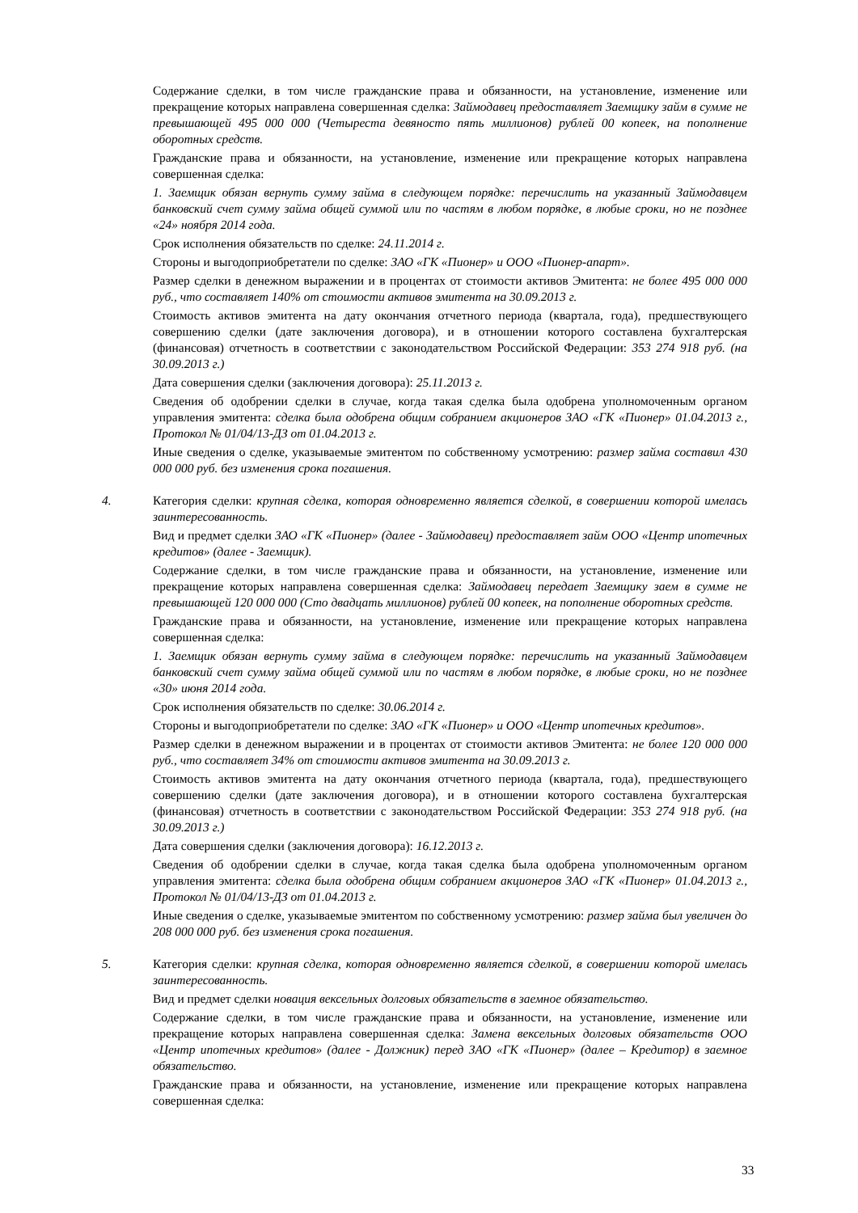Содержание сделки, в том числе гражданские права и обязанности, на установление, изменение или прекращение которых направлена совершенная сделка: Займодавец предоставляет Заемщику займ в сумме не превышающей 495 000 000 (Четыреста девяносто пять миллионов) рублей 00 копеек, на пополнение оборотных средств.
Гражданские права и обязанности, на установление, изменение или прекращение которых направлена совершенная сделка:
1. Заемщик обязан вернуть сумму займа в следующем порядке: перечислить на указанный Займодавцем банковский счет сумму займа общей суммой или по частям в любом порядке, в любые сроки, но не позднее «24» ноября 2014 года.
Срок исполнения обязательств по сделке: 24.11.2014 г.
Стороны и выгодоприобретатели по сделке: ЗАО «ГК «Пионер» и ООО «Пионер-апарт».
Размер сделки в денежном выражении и в процентах от стоимости активов Эмитента: не более 495 000 000 руб., что составляет 140% от стоимости активов эмитента на 30.09.2013 г.
Стоимость активов эмитента на дату окончания отчетного периода (квартала, года), предшествующего совершению сделки (дате заключения договора), и в отношении которого составлена бухгалтерская (финансовая) отчетность в соответствии с законодательством Российской Федерации: 353 274 918 руб. (на 30.09.2013 г.)
Дата совершения сделки (заключения договора): 25.11.2013 г.
Сведения об одобрении сделки в случае, когда такая сделка была одобрена уполномоченным органом управления эмитента: сделка была одобрена общим собранием акционеров ЗАО «ГК «Пионер» 01.04.2013 г., Протокол № 01/04/13-ДЗ от 01.04.2013 г.
Иные сведения о сделке, указываемые эмитентом по собственному усмотрению: размер займа составил 430 000 000 руб. без изменения срока погашения.
4.
Категория сделки: крупная сделка, которая одновременно является сделкой, в совершении которой имелась заинтересованность.
Вид и предмет сделки ЗАО «ГК «Пионер» (далее - Займодавец) предоставляет займ ООО «Центр ипотечных кредитов» (далее - Заемщик).
Содержание сделки, в том числе гражданские права и обязанности, на установление, изменение или прекращение которых направлена совершенная сделка: Займодавец передает Заемщику заем в сумме не превышающей 120 000 000 (Сто двадцать миллионов) рублей 00 копеек, на пополнение оборотных средств.
Гражданские права и обязанности, на установление, изменение или прекращение которых направлена совершенная сделка:
1. Заемщик обязан вернуть сумму займа в следующем порядке: перечислить на указанный Займодавцем банковский счет сумму займа общей суммой или по частям в любом порядке, в любые сроки, но не позднее «30» июня 2014 года.
Срок исполнения обязательств по сделке: 30.06.2014 г.
Стороны и выгодоприобретатели по сделке: ЗАО «ГК «Пионер» и ООО «Центр ипотечных кредитов».
Размер сделки в денежном выражении и в процентах от стоимости активов Эмитента: не более 120 000 000 руб., что составляет 34% от стоимости активов эмитента на 30.09.2013 г.
Стоимость активов эмитента на дату окончания отчетного периода (квартала, года), предшествующего совершению сделки (дате заключения договора), и в отношении которого составлена бухгалтерская (финансовая) отчетность в соответствии с законодательством Российской Федерации: 353 274 918 руб. (на 30.09.2013 г.)
Дата совершения сделки (заключения договора): 16.12.2013 г.
Сведения об одобрении сделки в случае, когда такая сделка была одобрена уполномоченным органом управления эмитента: сделка была одобрена общим собранием акционеров ЗАО «ГК «Пионер» 01.04.2013 г., Протокол № 01/04/13-ДЗ от 01.04.2013 г.
Иные сведения о сделке, указываемые эмитентом по собственному усмотрению: размер займа был увеличен до 208 000 000 руб. без изменения срока погашения.
5.
Категория сделки: крупная сделка, которая одновременно является сделкой, в совершении которой имелась заинтересованность.
Вид и предмет сделки новация вексельных долговых обязательств в заемное обязательство.
Содержание сделки, в том числе гражданские права и обязанности, на установление, изменение или прекращение которых направлена совершенная сделка: Замена вексельных долговых обязательств ООО «Центр ипотечных кредитов» (далее - Должник) перед ЗАО «ГК «Пионер» (далее – Кредитор) в заемное обязательство.
Гражданские права и обязанности, на установление, изменение или прекращение которых направлена совершенная сделка:
33